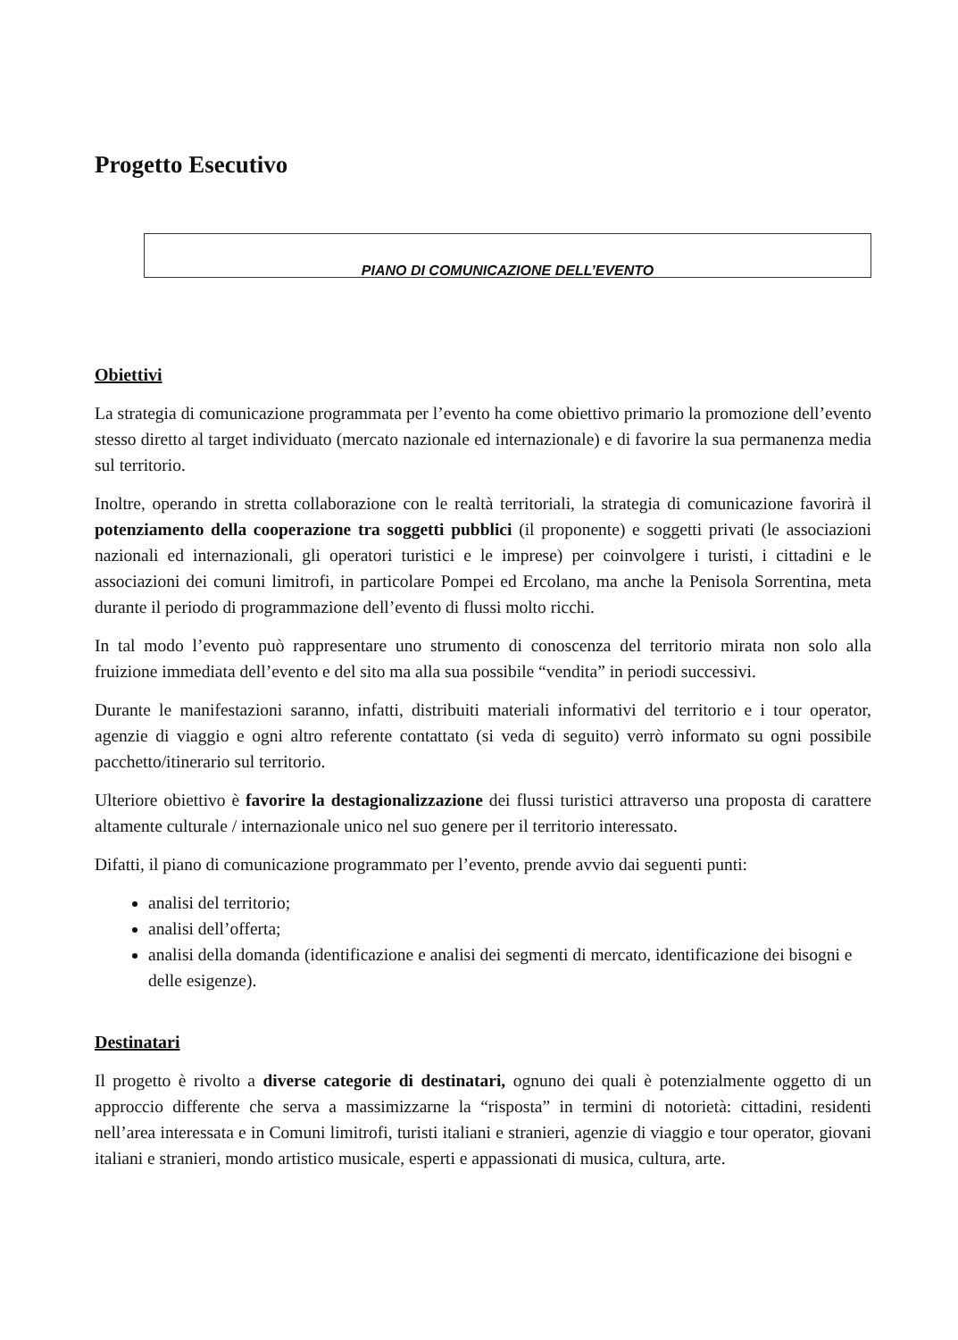Progetto Esecutivo
PIANO DI COMUNICAZIONE DELL’EVENTO
Obiettivi
La strategia di comunicazione programmata per l’evento ha come obiettivo primario la promozione dell’evento stesso diretto al target individuato (mercato nazionale ed internazionale) e di favorire la sua permanenza media sul territorio.
Inoltre, operando in stretta collaborazione con le realtà territoriali, la strategia di comunicazione favorirà il potenziamento della cooperazione tra soggetti pubblici (il proponente) e soggetti privati (le associazioni nazionali ed internazionali, gli operatori turistici e le imprese) per coinvolgere i turisti, i cittadini e le associazioni dei comuni limitrofi, in particolare Pompei ed Ercolano, ma anche la Penisola Sorrentina, meta durante il periodo di programmazione dell’evento di flussi molto ricchi.
In tal modo l’evento può rappresentare uno strumento di conoscenza del territorio mirata non solo alla fruizione immediata dell’evento e del sito ma alla sua possibile “vendita” in periodi successivi.
Durante le manifestazioni saranno, infatti, distribuiti materiali informativi del territorio e i tour operator, agenzie di viaggio e ogni altro referente contattato (si veda di seguito) verrò informato su ogni possibile pacchetto/itinerario sul territorio.
Ulteriore obiettivo è favorire la destagionalizzazione dei flussi turistici attraverso una proposta di carattere altamente culturale / internazionale unico nel suo genere per il territorio interessato.
Difatti, il piano di comunicazione programmato per l’evento, prende avvio dai seguenti punti:
analisi del territorio;
analisi dell’offerta;
analisi della domanda (identificazione e analisi dei segmenti di mercato, identificazione dei bisogni e delle esigenze).
Destinatari
Il progetto è rivolto a diverse categorie di destinatari, ognuno dei quali è potenzialmente oggetto di un approccio differente che serva a massimizzarne la “risposta” in termini di notorietà: cittadini, residenti nell’area interessata e in Comuni limitrofi, turisti italiani e stranieri, agenzie di viaggio e tour operator, giovani italiani e stranieri, mondo artistico musicale, esperti e appassionati di musica, cultura, arte.